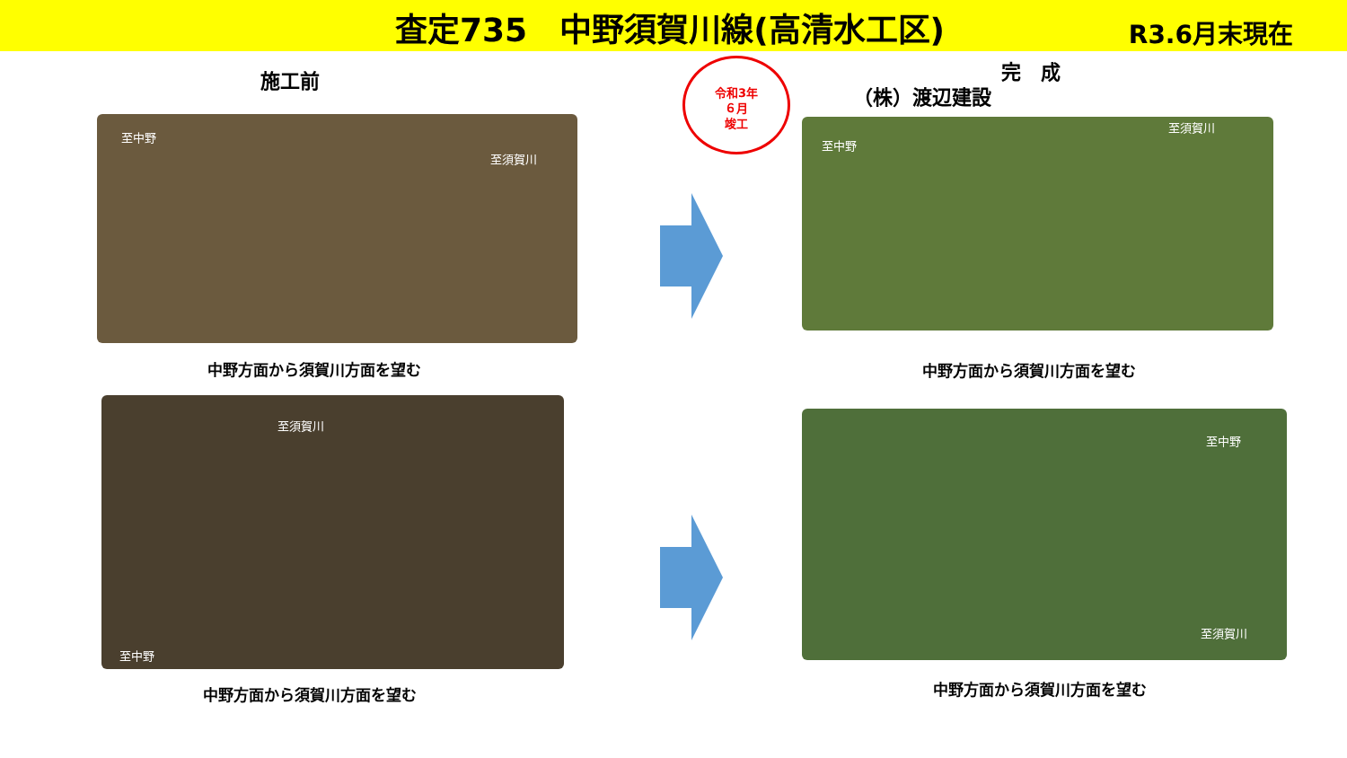査定735　中野須賀川線(高清水工区) R3.6月末現在
施工前
令和3年
６月
竣工
完　成
（株）渡辺建設
至中野
至須賀川
中野方面から須賀川方面を望む
至中野
至須賀川
中野方面から須賀川方面を望む
至中野
至須賀川
中野方面から須賀川方面を望む
至中野
至須賀川
中野方面から須賀川方面を望む